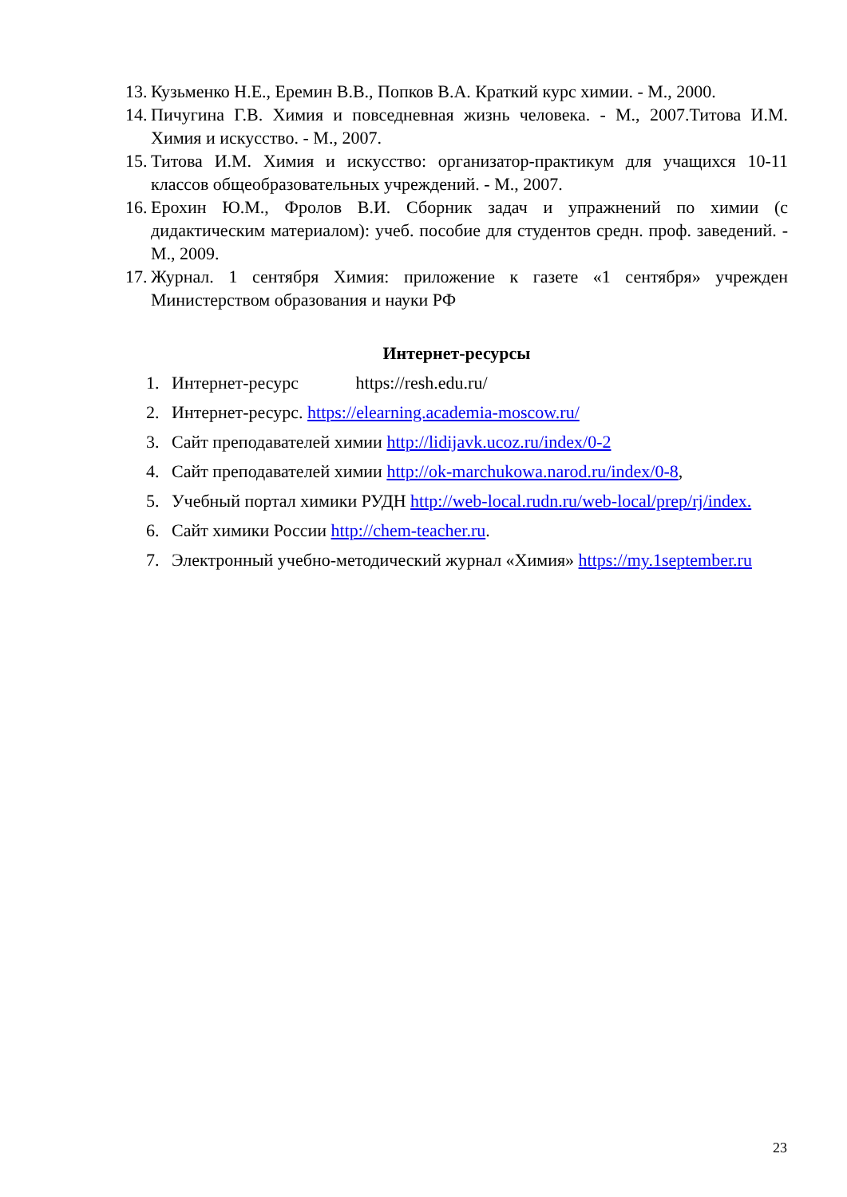13. Кузьменко Н.Е., Еремин В.В., Попков В.А. Краткий курс химии. - М., 2000.
14. Пичугина Г.В. Химия и повседневная жизнь человека. - М., 2007.Титова И.М. Химия и искусство. - М., 2007.
15. Титова И.М. Химия и искусство: организатор-практикум для учащихся 10-11 классов общеобразовательных учреждений. - М., 2007.
16. Ерохин Ю.М., Фролов В.И. Сборник задач и упражнений по химии (с дидактическим материалом): учеб. пособие для студентов средн. проф. заведений. - М., 2009.
17. Журнал. 1 сентября Химия: приложение к газете «1 сентября» учрежден Министерством образования и науки РФ
Интернет-ресурсы
1. Интернет-ресурс https://resh.edu.ru/
2. Интернет-ресурс. https://elearning.academia-moscow.ru/
3. Сайт преподавателей химии http://lidijavk.ucoz.ru/index/0-2
4. Сайт преподавателей химии http://ok-marchukowa.narod.ru/index/0-8,
5. Учебный портал химики РУДН http://web-local.rudn.ru/web-local/prep/rj/index.
6. Сайт химики России http://chem-teacher.ru.
7. Электронный учебно-методический журнал «Химия» https://my.1september.ru
23